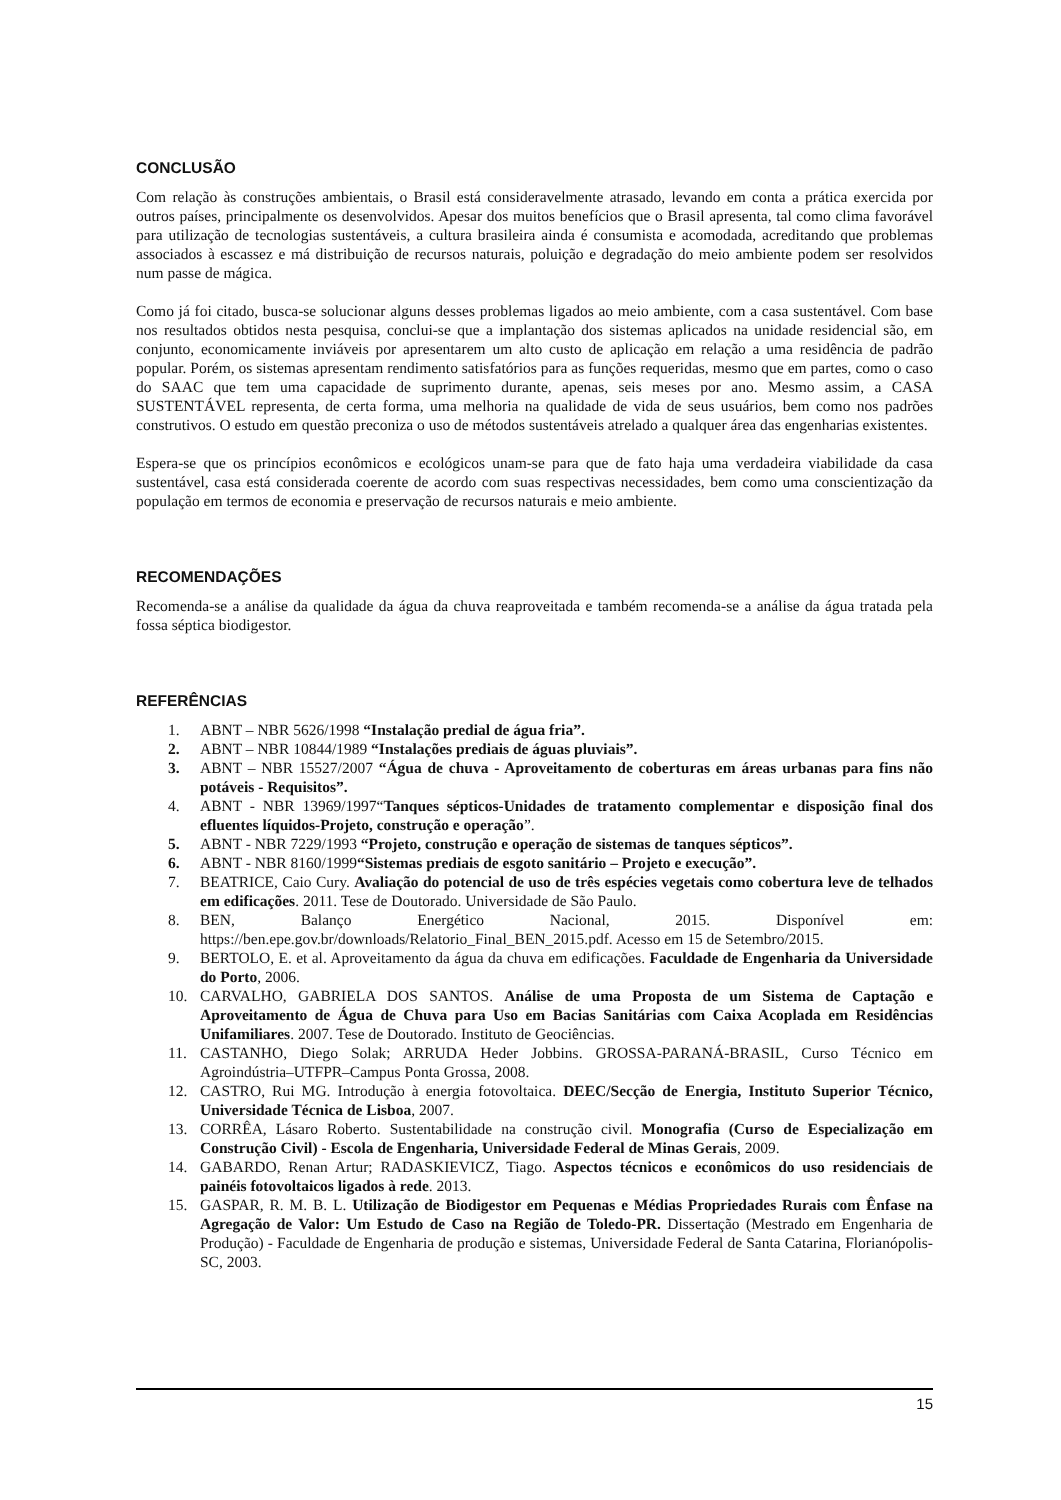CONCLUSÃO
Com relação às construções ambientais, o Brasil está consideravelmente atrasado, levando em conta a prática exercida por outros países, principalmente os desenvolvidos. Apesar dos muitos benefícios que o Brasil apresenta, tal como clima favorável para utilização de tecnologias sustentáveis, a cultura brasileira ainda é consumista e acomodada, acreditando que problemas associados à escassez e má distribuição de recursos naturais, poluição e degradação do meio ambiente podem ser resolvidos num passe de mágica.
Como já foi citado, busca-se solucionar alguns desses problemas ligados ao meio ambiente, com a casa sustentável. Com base nos resultados obtidos nesta pesquisa, conclui-se que a implantação dos sistemas aplicados na unidade residencial são, em conjunto, economicamente inviáveis por apresentarem um alto custo de aplicação em relação a uma residência de padrão popular. Porém, os sistemas apresentam rendimento satisfatórios para as funções requeridas, mesmo que em partes, como o caso do SAAC que tem uma capacidade de suprimento durante, apenas, seis meses por ano. Mesmo assim, a CASA SUSTENTÁVEL representa, de certa forma, uma melhoria na qualidade de vida de seus usuários, bem como nos padrões construtivos. O estudo em questão preconiza o uso de métodos sustentáveis atrelado a qualquer área das engenharias existentes.
Espera-se que os princípios econômicos e ecológicos unam-se para que de fato haja uma verdadeira viabilidade da casa sustentável, casa está considerada coerente de acordo com suas respectivas necessidades, bem como uma conscientização da população em termos de economia e preservação de recursos naturais e meio ambiente.
RECOMENDAÇÕES
Recomenda-se a análise da qualidade da água da chuva reaproveitada e também recomenda-se a análise da água tratada pela fossa séptica biodigestor.
REFERÊNCIAS
1. ABNT – NBR 5626/1998 “Instalação predial de água fria”.
2. ABNT – NBR 10844/1989 “Instalações prediais de águas pluviais”.
3. ABNT – NBR 15527/2007 “Água de chuva - Aproveitamento de coberturas em áreas urbanas para fins não potáveis - Requisitos”.
4. ABNT - NBR 13969/1997“Tanques sépticos-Unidades de tratamento complementar e disposição final dos efluentes líquidos-Projeto, construção e operação”.
5. ABNT - NBR 7229/1993 “Projeto, construção e operação de sistemas de tanques sépticos”.
6. ABNT - NBR 8160/1999“Sistemas prediais de esgoto sanitário – Projeto e execução”.
7. BEATRICE, Caio Cury. Avaliação do potencial de uso de três espécies vegetais como cobertura leve de telhados em edificações. 2011. Tese de Doutorado. Universidade de São Paulo.
8. BEN, Balanço Energético Nacional, 2015. Disponível em: https://ben.epe.gov.br/downloads/Relatorio_Final_BEN_2015.pdf. Acesso em 15 de Setembro/2015.
9. BERTOLO, E. et al. Aproveitamento da água da chuva em edificações. Faculdade de Engenharia da Universidade do Porto, 2006.
10. CARVALHO, GABRIELA DOS SANTOS. Análise de uma Proposta de um Sistema de Captação e Aproveitamento de Água de Chuva para Uso em Bacias Sanitárias com Caixa Acoplada em Residências Unifamiliares. 2007. Tese de Doutorado. Instituto de Geociências.
11. CASTANHO, Diego Solak; ARRUDA Heder Jobbins. GROSSA-PARANÁ-BRASIL, Curso Técnico em Agroindústria–UTFPR–Campus Ponta Grossa, 2008.
12. CASTRO, Rui MG. Introdução à energia fotovoltaica. DEEC/Secção de Energia, Instituto Superior Técnico, Universidade Técnica de Lisboa, 2007.
13. CORRÊA, Lásaro Roberto. Sustentabilidade na construção civil. Monografia (Curso de Especialização em Construção Civil) - Escola de Engenharia, Universidade Federal de Minas Gerais, 2009.
14. GABARDO, Renan Artur; RADASKIEVICZ, Tiago. Aspectos técnicos e econômicos do uso residenciais de painéis fotovoltaicos ligados à rede. 2013.
15. GASPAR, R. M. B. L. Utilização de Biodigestor em Pequenas e Médias Propriedades Rurais com Ênfase na Agregação de Valor: Um Estudo de Caso na Região de Toledo-PR. Dissertação (Mestrado em Engenharia de Produção) - Faculdade de Engenharia de produção e sistemas, Universidade Federal de Santa Catarina, Florianópolis-SC, 2003.
15